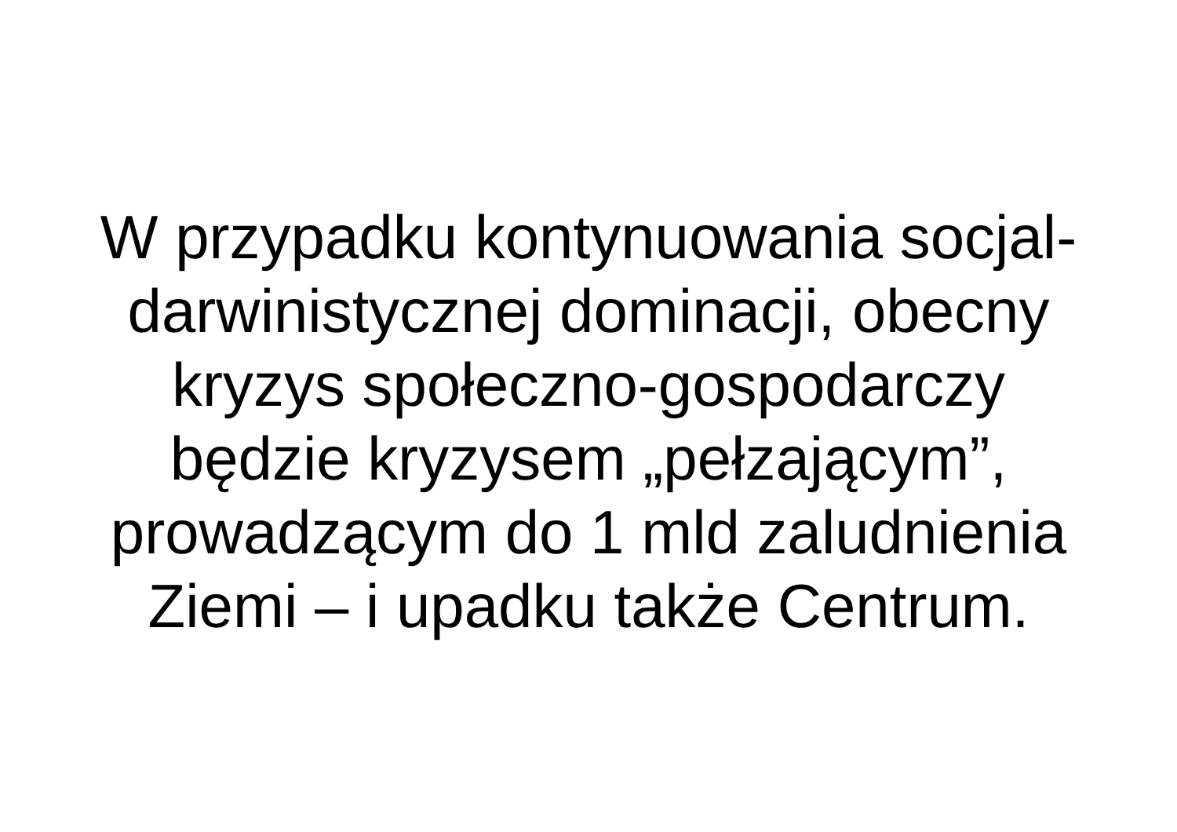W przypadku kontynuowania socjal-
darwinistycznej dominacji, obecny
kryzys społeczno-gospodarczy
będzie kryzysem „pełzającym”,
prowadzącym do 1 mld zaludnienia
Ziemi – i upadku także Centrum.